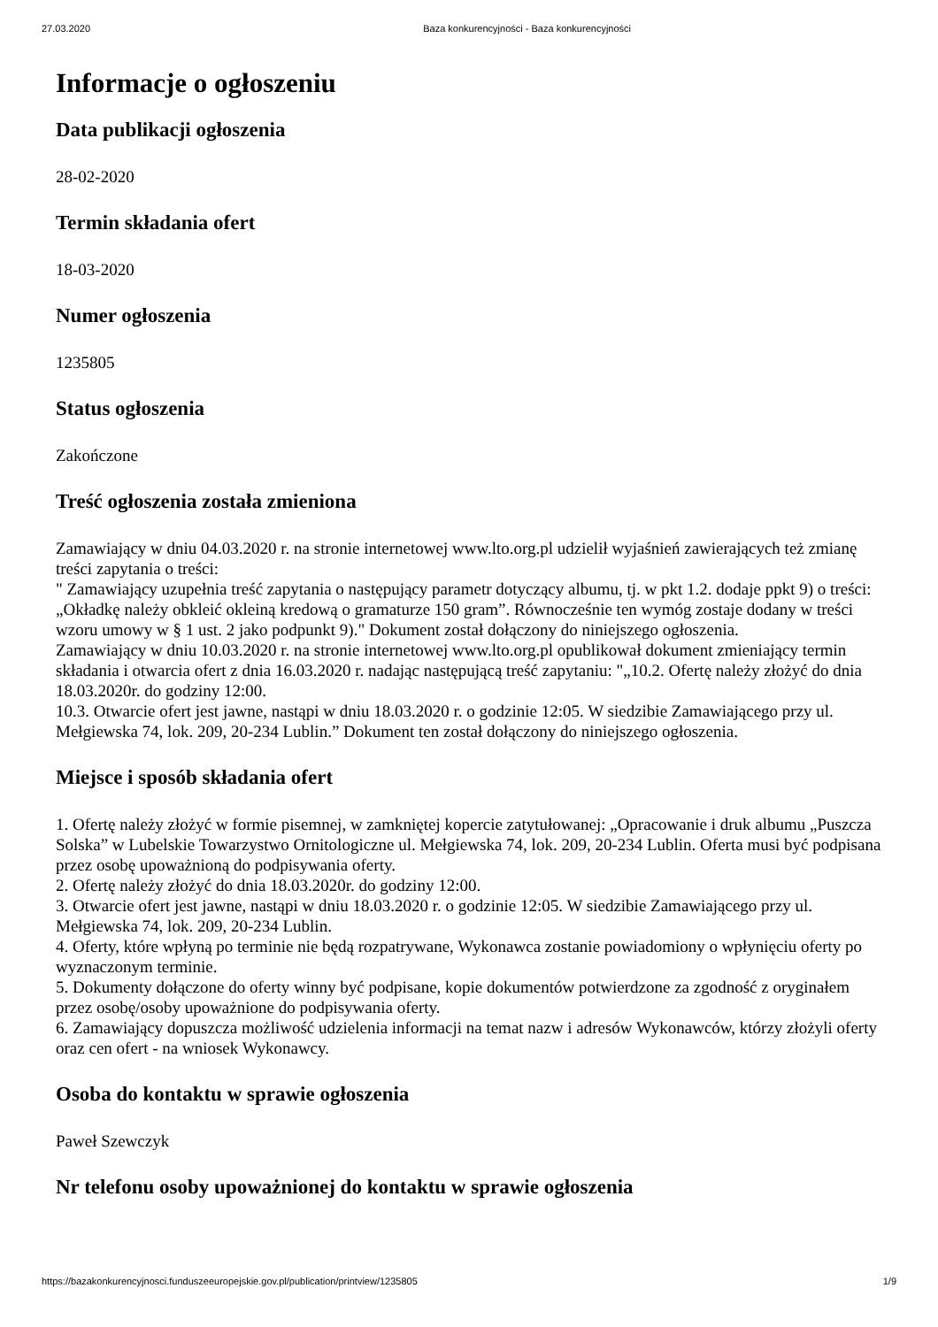27.03.2020 Baza konkurencyjności - Baza konkurencyjności
Informacje o ogłoszeniu
Data publikacji ogłoszenia
28-02-2020
Termin składania ofert
18-03-2020
Numer ogłoszenia
1235805
Status ogłoszenia
Zakończone
Treść ogłoszenia została zmieniona
Zamawiający w dniu 04.03.2020 r. na stronie internetowej www.lto.org.pl udzielił wyjaśnień zawierających też zmianę treści zapytania o treści:
" Zamawiający uzupełnia treść zapytania o następujący parametr dotyczący albumu, tj. w pkt 1.2. dodaje ppkt 9) o treści: „Okładkę należy obkleić okleiną kredową o gramaturze 150 gram”. Równocześnie ten wymóg zostaje dodany w treści wzoru umowy w § 1 ust. 2 jako podpunkt 9)." Dokument został dołączony do niniejszego ogłoszenia.
Zamawiający w dniu 10.03.2020 r. na stronie internetowej www.lto.org.pl opublikował dokument zmieniający termin składania i otwarcia ofert z dnia 16.03.2020 r. nadając następującą treść zapytaniu: "„10.2. Ofertę należy złożyć do dnia 18.03.2020r. do godziny 12:00.
10.3. Otwarcie ofert jest jawne, nastąpi w dniu 18.03.2020 r. o godzinie 12:05. W siedzibie Zamawiającego przy ul. Mełgiewska 74, lok. 209, 20-234 Lublin.” Dokument ten został dołączony do niniejszego ogłoszenia.
Miejsce i sposób składania ofert
1. Ofertę należy złożyć w formie pisemnej, w zamkniętej kopercie zatytułowanej: „Opracowanie i druk albumu „Puszcza Solska” w Lubelskie Towarzystwo Ornitologiczne ul. Mełgiewska 74, lok. 209, 20-234 Lublin. Oferta musi być podpisana przez osobę upoważnioną do podpisywania oferty.
2. Ofertę należy złożyć do dnia 18.03.2020r. do godziny 12:00.
3. Otwarcie ofert jest jawne, nastąpi w dniu 18.03.2020 r. o godzinie 12:05. W siedzibie Zamawiającego przy ul. Mełgiewska 74, lok. 209, 20-234 Lublin.
4. Oferty, które wpłyną po terminie nie będą rozpatrywane, Wykonawca zostanie powiadomiony o wpłynięciu oferty po wyznaczonym terminie.
5. Dokumenty dołączone do oferty winny być podpisane, kopie dokumentów potwierdzone za zgodność z oryginałem przez osobę/osoby upoważnione do podpisywania oferty.
6. Zamawiający dopuszcza możliwość udzielenia informacji na temat nazw i adresów Wykonawców, którzy złożyli oferty oraz cen ofert - na wniosek Wykonawcy.
Osoba do kontaktu w sprawie ogłoszenia
Paweł Szewczyk
Nr telefonu osoby upoważnionej do kontaktu w sprawie ogłoszenia
https://bazakonkurencyjnosci.funduszeeuropejskie.gov.pl/publication/printview/1235805 1/9